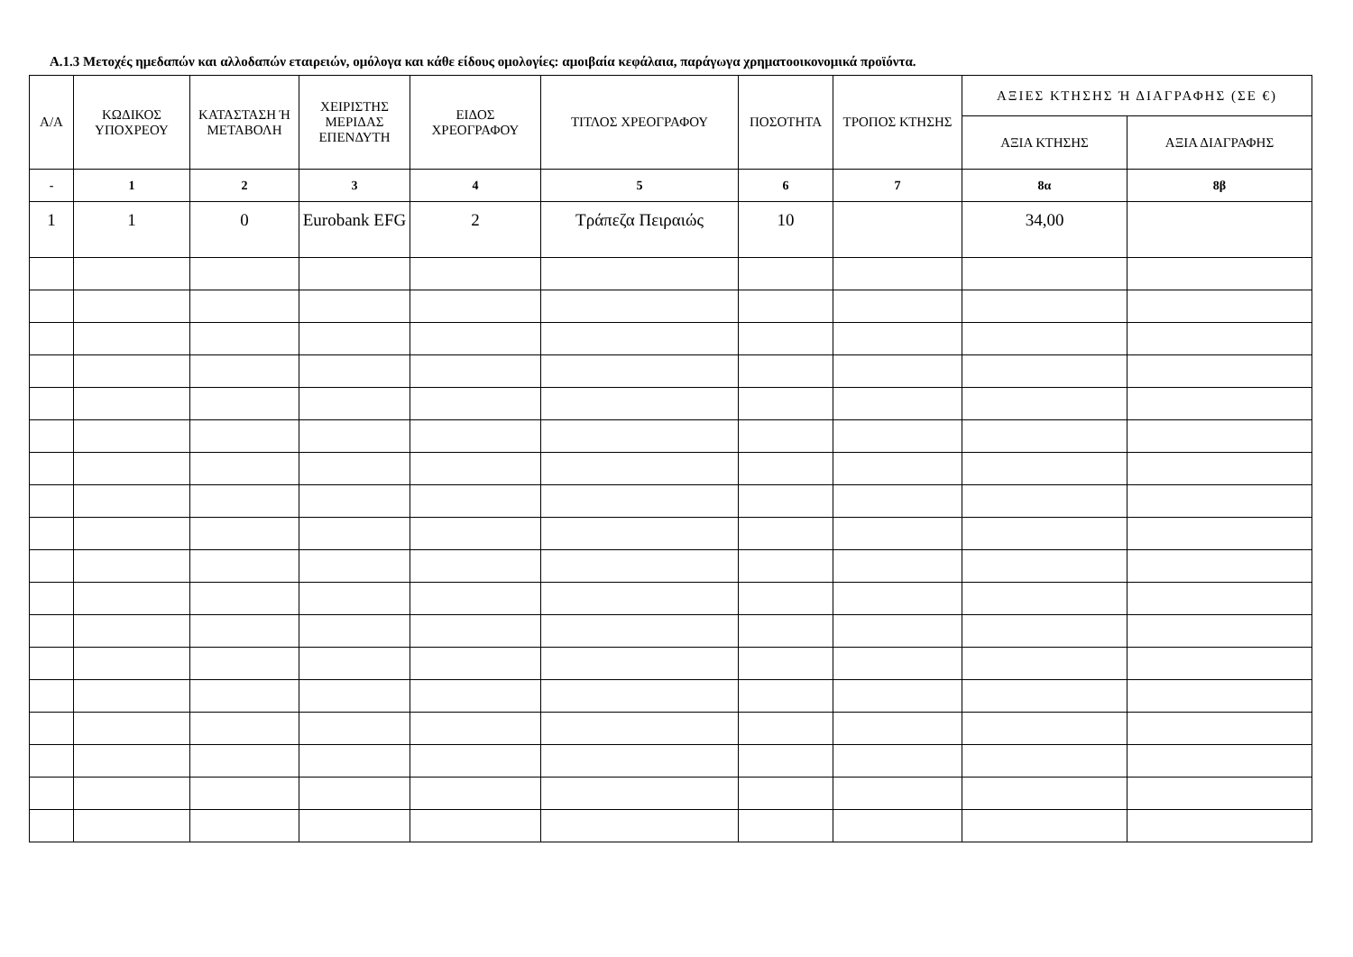Α.1.3 Μετοχές ημεδαπών και αλλοδαπών εταιρειών, ομόλογα και κάθε είδους ομολογίες: αμοιβαία κεφάλαια, παράγωγα χρηματοοικονομικά προϊόντα.
| Α/Α | ΚΩΔΙΚΟΣ ΥΠΟΧΡΕΟΥ | ΚΑΤΑΣΤΑΣΗ Ή ΜΕΤΑΒΟΛΗ | ΧΕΙΡΙΣΤΗΣ ΜΕΡΙΔΑΣ ΕΠΕΝΔΥΤΗ | ΕΙΔΟΣ ΧΡΕΟΓΡΑΦΟΥ | ΤΙΤΛΟΣ ΧΡΕΟΓΡΑΦΟΥ | ΠΟΣΟΤΗΤΑ | ΤΡΟΠΟΣ ΚΤΗΣΗΣ | ΑΞΙΕΣ ΚΤΗΣΗΣ Ή ΔΙΑΓΡΑΦΗΣ (ΣΕ €) | |
| --- | --- | --- | --- | --- | --- | --- | --- | --- | --- |
| | | | | | | | | ΑΞΙΑ ΚΤΗΣΗΣ | ΑΞΙΑ ΔΙΑΓΡΑΦΗΣ |
| - | 1 | 2 | 3 | 4 | 5 | 6 | 7 | 8α | 8β |
| 1 | 1 | 0 | Eurobank EFG | 2 | Τράπεζα Πειραιώς | 10 | | 34,00 | |